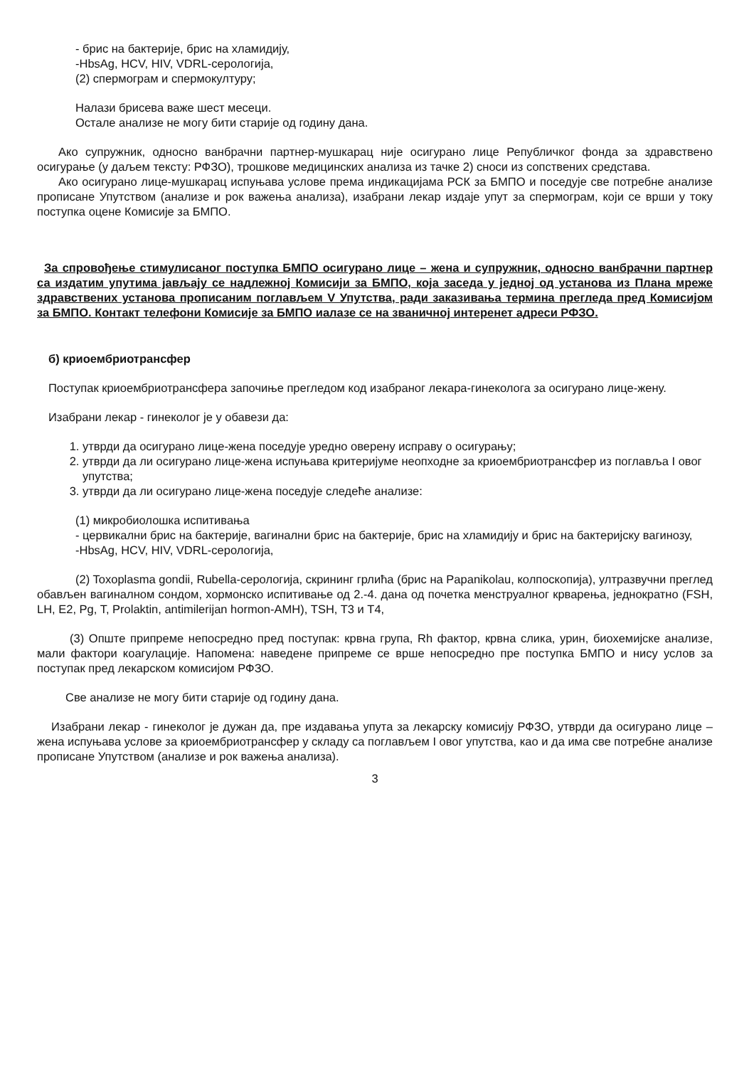- брис на бактерије, брис на хламидију,
-HbsAg, HCV, HIV, VDRL-серологија,
(2) спермограм и спермокултуру;
Налази брисева важе шест месеци.
Остале анализе не могу бити старије од годину дана.
Ако супружник, односно ванбрачни партнер-мушкарац није осигурано лице Републичког фонда за здравствено осигурање (у даљем тексту: РФЗО), трошкове медицинских анализа из тачке 2) сноси из сопствених средстава.
Ако осигурано лице-мушкарац испуњава услове према индикацијама РСК за БМПО и поседује све потребне анализе прописане Упутством (анализе и рок важења анализа), изабрани лекар издаје упут за спермограм, који се врши у току поступка оцене Комисије за БМПО.
За спровођење стимулисаног поступка БМПО осигурано лице – жена и супружник, односно ванбрачни партнер са издатим упутима јављају се надлежној Комисији за БМПО, која заседа у једној од установа из Плана мреже здравствених установа прописаним поглављем V Упутства, ради заказивања термина прегледа пред Комисијом за БМПО. Контакт телефони Комисије за БМПО иалазе се на званичној интеренет адреси РФЗО.
б) криоембриотрансфер
Поступак криоембриотрансфера започиње прегледом код изабраног лекара-гинеколога за осигурано лице-жену.
Изабрани лекар - гинеколог је у обавези да:
1. утврди да осигурано лице-жена поседује уредно оверену исправу о осигурању;
2. утврди да ли осигурано лице-жена испуњава критеријуме неопходне за криоембриотрансфер из поглавља I овог упутства;
3. утврди да ли осигурано лице-жена поседује следеће анализе:
(1) микробиолошка испитивања
- цервикални брис на бактерије, вагинални брис на бактерије, брис на хламидију и брис на бактеријску вагинозу,
-HbsAg, HCV, HIV, VDRL-серологија,
(2) Toxoplasma gondii, Rubella-серологија, скрининг грлића (брис на Papanikolau, колпоскопија), ултразвучни преглед обављен вагиналном сондом, хормонско испитивање од 2.-4. дана од почетка менструалног крварења, једнократно (FSH, LH, E2, Pg, T, Prolaktin, antimilerijan hormon-AMH), TSH, T3 и T4,
(3) Опште припреме непосредно пред поступак: крвна група, Rh фактор, крвна слика, урин, биохемијске анализе, мали фактори коагулације. Напомена: наведене припреме се врше непосредно пре поступка БМПО и нису услов за поступак пред лекарском комисијом РФЗО.
Све анализе не могу бити старије од годину дана.
Изабрани лекар - гинеколог је дужан да, пре издавања упута за лекарску комисију РФЗО, утврди да осигурано лице – жена испуњава услове за криоембриотрансфер у складу са поглављем I овог упутства, као и да има све потребне анализе прописане Упутством (анализе и рок важења анализа).
3